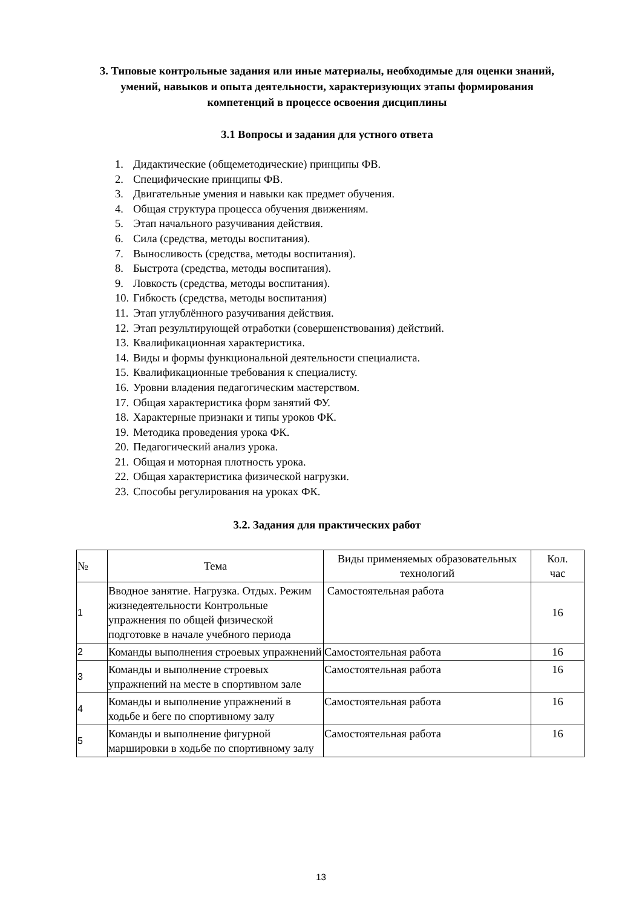3. Типовые контрольные задания или иные материалы, необходимые для оценки знаний, умений, навыков и опыта деятельности, характеризующих этапы формирования компетенций в процессе освоения дисциплины
3.1 Вопросы и задания для устного ответа
1. Дидактические (общеметодические) принципы ФВ.
2. Специфические принципы ФВ.
3. Двигательные умения и навыки как предмет обучения.
4. Общая структура процесса обучения движениям.
5. Этап начального разучивания действия.
6. Сила (средства, методы воспитания).
7. Выносливость (средства, методы воспитания).
8. Быстрота (средства, методы воспитания).
9. Ловкость (средства, методы воспитания).
10. Гибкость (средства, методы воспитания)
11. Этап углублённого разучивания действия.
12. Этап результирующей отработки (совершенствования) действий.
13. Квалификационная характеристика.
14. Виды и формы функциональной деятельности специалиста.
15. Квалификационные требования к специалисту.
16. Уровни владения педагогическим мастерством.
17. Общая характеристика форм занятий ФУ.
18. Характерные признаки и типы уроков ФК.
19. Методика проведения урока ФК.
20. Педагогический анализ урока.
21. Общая и моторная плотность урока.
22. Общая характеристика физической нагрузки.
23. Способы регулирования на уроках ФК.
3.2. Задания для практических работ
| № | Тема | Виды применяемых образовательных технологий | Кол. час |
| --- | --- | --- | --- |
| 1 | Вводное занятие. Нагрузка. Отдых. Режим жизнедеятельности Контрольные упражнения по общей физической подготовке в начале учебного периода | Самостоятельная работа | 16 |
| 2 | Команды выполнения строевых упражнений | Самостоятельная работа | 16 |
| 3 | Команды и выполнение строевых упражнений на месте в спортивном зале | Самостоятельная работа | 16 |
| 4 | Команды и выполнение упражнений в ходьбе и беге по спортивному залу | Самостоятельная работа | 16 |
| 5 | Команды и выполнение фигурной маршировки в ходьбе по спортивному залу | Самостоятельная работа | 16 |
13